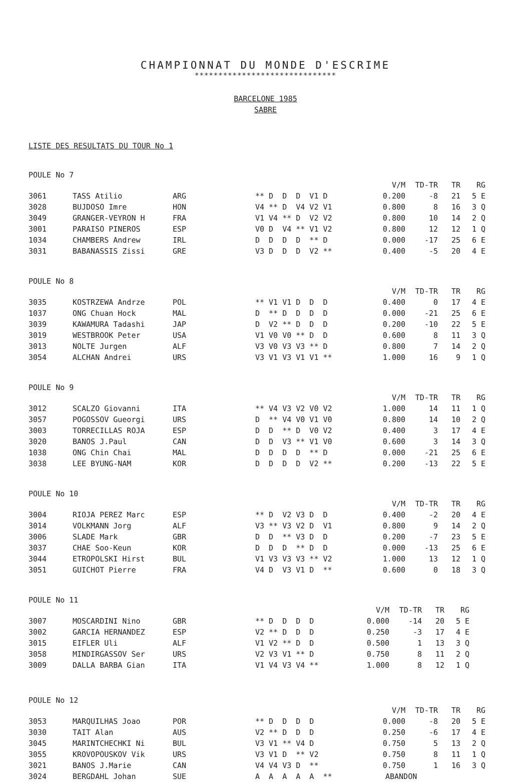CHAMPIONNAT DU MONDE D'ESCRIME
******************************
BARCELONE 1985
SABRE
LISTE DES RESULTATS DU TOUR No 1
POULE No 7
| | | | | V/M | TD-TR | TR | RG |
| --- | --- | --- | --- | --- | --- | --- | --- |
| 3061 | TASS Atilio | ARG | ** D D D V1 D | 0.200 | -8 | 21 | 5 E |
| 3028 | BUJDOSO Imre | HON | V4 ** D V4 V2 V1 | 0.800 | 8 | 16 | 3 Q |
| 3049 | GRANGER-VEYRON H | FRA | V1 V4 ** D V2 V2 | 0.800 | 10 | 14 | 2 Q |
| 3001 | PARAISO PINEROS | ESP | V0 D V4 ** V1 V2 | 0.800 | 12 | 12 | 1 Q |
| 1034 | CHAMBERS Andrew | IRL | D D D D ** D | 0.000 | -17 | 25 | 6 E |
| 3031 | BABANASSIS Zissi | GRE | V3 D D D V2 ** | 0.400 | -5 | 20 | 4 E |
POULE No 8
| | | | | V/M | TD-TR | TR | RG |
| --- | --- | --- | --- | --- | --- | --- | --- |
| 3035 | KOSTRZEWA Andrze | POL | ** V1 V1 D D D | 0.400 | 0 | 17 | 4 E |
| 1037 | ONG Chuan Hock | MAL | D ** D D D D | 0.000 | -21 | 25 | 6 E |
| 3039 | KAWAMURA Tadashi | JAP | D V2 ** D D D | 0.200 | -10 | 22 | 5 E |
| 3019 | WESTBROOK Peter | USA | V1 V0 V0 ** D D | 0.600 | 8 | 11 | 3 Q |
| 3013 | NOLTE Jurgen | ALF | V3 V0 V3 V3 ** D | 0.800 | 7 | 14 | 2 Q |
| 3054 | ALCHAN Andrei | URS | V3 V1 V3 V1 V1 ** | 1.000 | 16 | 9 | 1 Q |
POULE No 9
| | | | | V/M | TD-TR | TR | RG |
| --- | --- | --- | --- | --- | --- | --- | --- |
| 3012 | SCALZO Giovanni | ITA | ** V4 V3 V2 V0 V2 | 1.000 | 14 | 11 | 1 Q |
| 3057 | POGOSSOV Gueorgi | URS | D ** V4 V0 V1 V0 | 0.800 | 14 | 10 | 2 Q |
| 3003 | TORRECILLAS ROJA | ESP | D D ** D V0 V2 | 0.400 | 3 | 17 | 4 E |
| 3020 | BANOS J.Paul | CAN | D D V3 ** V1 V0 | 0.600 | 3 | 14 | 3 Q |
| 1038 | ONG Chin Chai | MAL | D D D D ** D | 0.000 | -21 | 25 | 6 E |
| 3038 | LEE BYUNG-NAM | KOR | D D D D V2 ** | 0.200 | -13 | 22 | 5 E |
POULE No 10
| | | | | V/M | TD-TR | TR | RG |
| --- | --- | --- | --- | --- | --- | --- | --- |
| 3004 | RIOJA PEREZ Marc | ESP | ** D V2 V3 D D | 0.400 | -2 | 20 | 4 E |
| 3014 | VOLKMANN Jorg | ALF | V3 ** V3 V2 D V1 | 0.800 | 9 | 14 | 2 Q |
| 3006 | SLADE Mark | GBR | D D ** V3 D D | 0.200 | -7 | 23 | 5 E |
| 3037 | CHAE Soo-Keun | KOR | D D D ** D D | 0.000 | -13 | 25 | 6 E |
| 3044 | ETROPOLSKI Hirst | BUL | V1 V3 V3 V3 ** V2 | 1.000 | 13 | 12 | 1 Q |
| 3051 | GUICHOT Pierre | FRA | V4 D V3 V1 D ** | 0.600 | 0 | 18 | 3 Q |
POULE No 11
| | | | | V/M | TD-TR | TR | RG |
| --- | --- | --- | --- | --- | --- | --- | --- |
| 3007 | MOSCARDINI Nino | GBR | ** D D D D | 0.000 | -14 | 20 | 5 E |
| 3002 | GARCIA HERNANDEZ | ESP | V2 ** D D D | 0.250 | -3 | 17 | 4 E |
| 3015 | EIFLER Uli | ALF | V1 V2 ** D D | 0.500 | 1 | 13 | 3 Q |
| 3058 | MINDIRGASSOV Ser | URS | V2 V3 V1 ** D | 0.750 | 8 | 11 | 2 Q |
| 3009 | DALLA BARBA Gian | ITA | V1 V4 V3 V4 ** | 1.000 | 8 | 12 | 1 Q |
POULE No 12
| | | | | V/M | TD-TR | TR | RG |
| --- | --- | --- | --- | --- | --- | --- | --- |
| 3053 | MARQUILHAS Joao | POR | ** D D D D | 0.000 | -8 | 20 | 5 E |
| 3030 | TAIT Alan | AUS | V2 ** D D D | 0.250 | -6 | 17 | 4 E |
| 3045 | MARINTCHECHKI Ni | BUL | V3 V1 ** V4 D | 0.750 | 5 | 13 | 2 Q |
| 3055 | KROVOPOUSKOV Vik | URS | V3 V1 D ** V2 | 0.750 | 8 | 11 | 1 Q |
| 3021 | BANOS J.Marie | CAN | V4 V4 V3 D ** | 0.750 | 1 | 16 | 3 Q |
| 3024 | BERGDAHL Johan | SUE | A A A A A ** | ABANDON | | | |